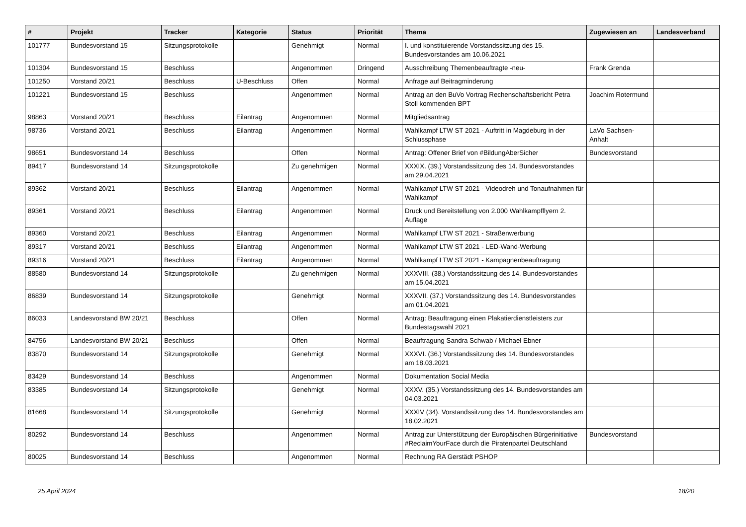| # | Projekt | Tracker | Kategorie | Status | Priorität | Thema | Zugewiesen an | Landesverband |
| --- | --- | --- | --- | --- | --- | --- | --- | --- |
| 101777 | Bundesvorstand 15 | Sitzungsprotokolle | | Genehmigt | Normal | I. und konstituierende Vorstandssitzung des 15. Bundesvorstandes am 10.06.2021 | | |
| 101304 | Bundesvorstand 15 | Beschluss | | Angenommen | Dringend | Ausschreibung Themenbeauftragte -neu- | Frank Grenda | |
| 101250 | Vorstand 20/21 | Beschluss | U-Beschluss | Offen | Normal | Anfrage auf Beitragminderung | | |
| 101221 | Bundesvorstand 15 | Beschluss | | Angenommen | Normal | Antrag an den BuVo Vortrag Rechenschaftsbericht Petra Stoll kommenden BPT | Joachim Rotermund | |
| 98863 | Vorstand 20/21 | Beschluss | Eilantrag | Angenommen | Normal | Mitgliedsantrag | | |
| 98736 | Vorstand 20/21 | Beschluss | Eilantrag | Angenommen | Normal | Wahlkampf LTW ST 2021 - Auftritt in Magdeburg in der Schlussphase | LaVo Sachsen-Anhalt | |
| 98651 | Bundesvorstand 14 | Beschluss | | Offen | Normal | Antrag: Offener Brief von #BildungAberSicher | Bundesvorstand | |
| 89417 | Bundesvorstand 14 | Sitzungsprotokolle | | Zu genehmigen | Normal | XXXIX. (39.) Vorstandssitzung des 14. Bundesvorstandes am 29.04.2021 | | |
| 89362 | Vorstand 20/21 | Beschluss | Eilantrag | Angenommen | Normal | Wahlkampf LTW ST 2021 - Videodreh und Tonaufnahmen für Wahlkampf | | |
| 89361 | Vorstand 20/21 | Beschluss | Eilantrag | Angenommen | Normal | Druck und Bereitstellung von 2.000 Wahlkampfflyern 2. Auflage | | |
| 89360 | Vorstand 20/21 | Beschluss | Eilantrag | Angenommen | Normal | Wahlkampf LTW ST 2021 - Straßenwerbung | | |
| 89317 | Vorstand 20/21 | Beschluss | Eilantrag | Angenommen | Normal | Wahlkampf LTW ST 2021 - LED-Wand-Werbung | | |
| 89316 | Vorstand 20/21 | Beschluss | Eilantrag | Angenommen | Normal | Wahlkampf LTW ST 2021 - Kampagnenbeauftragung | | |
| 88580 | Bundesvorstand 14 | Sitzungsprotokolle | | Zu genehmigen | Normal | XXXVIII. (38.) Vorstandssitzung des 14. Bundesvorstandes am 15.04.2021 | | |
| 86839 | Bundesvorstand 14 | Sitzungsprotokolle | | Genehmigt | Normal | XXXVII. (37.) Vorstandssitzung des 14. Bundesvorstandes am 01.04.2021 | | |
| 86033 | Landesvorstand BW 20/21 | Beschluss | | Offen | Normal | Antrag: Beauftragung einen Plakatierdienstleisters zur Bundestagswahl 2021 | | |
| 84756 | Landesvorstand BW 20/21 | Beschluss | | Offen | Normal | Beauftragung Sandra Schwab / Michael Ebner | | |
| 83870 | Bundesvorstand 14 | Sitzungsprotokolle | | Genehmigt | Normal | XXXVI. (36.) Vorstandssitzung des 14. Bundesvorstandes am 18.03.2021 | | |
| 83429 | Bundesvorstand 14 | Beschluss | | Angenommen | Normal | Dokumentation Social Media | | |
| 83385 | Bundesvorstand 14 | Sitzungsprotokolle | | Genehmigt | Normal | XXXV. (35.) Vorstandssitzung des 14. Bundesvorstandes am 04.03.2021 | | |
| 81668 | Bundesvorstand 14 | Sitzungsprotokolle | | Genehmigt | Normal | XXXIV (34). Vorstandssitzung des 14. Bundesvorstandes am 18.02.2021 | | |
| 80292 | Bundesvorstand 14 | Beschluss | | Angenommen | Normal | Antrag zur Unterstützung der Europäischen Bürgerinitiative #ReclaimYourFace durch die Piratenpartei Deutschland | Bundesvorstand | |
| 80025 | Bundesvorstand 14 | Beschluss | | Angenommen | Normal | Rechnung RA Gerstädt PSHOP | | |
25 April 2024 18/20